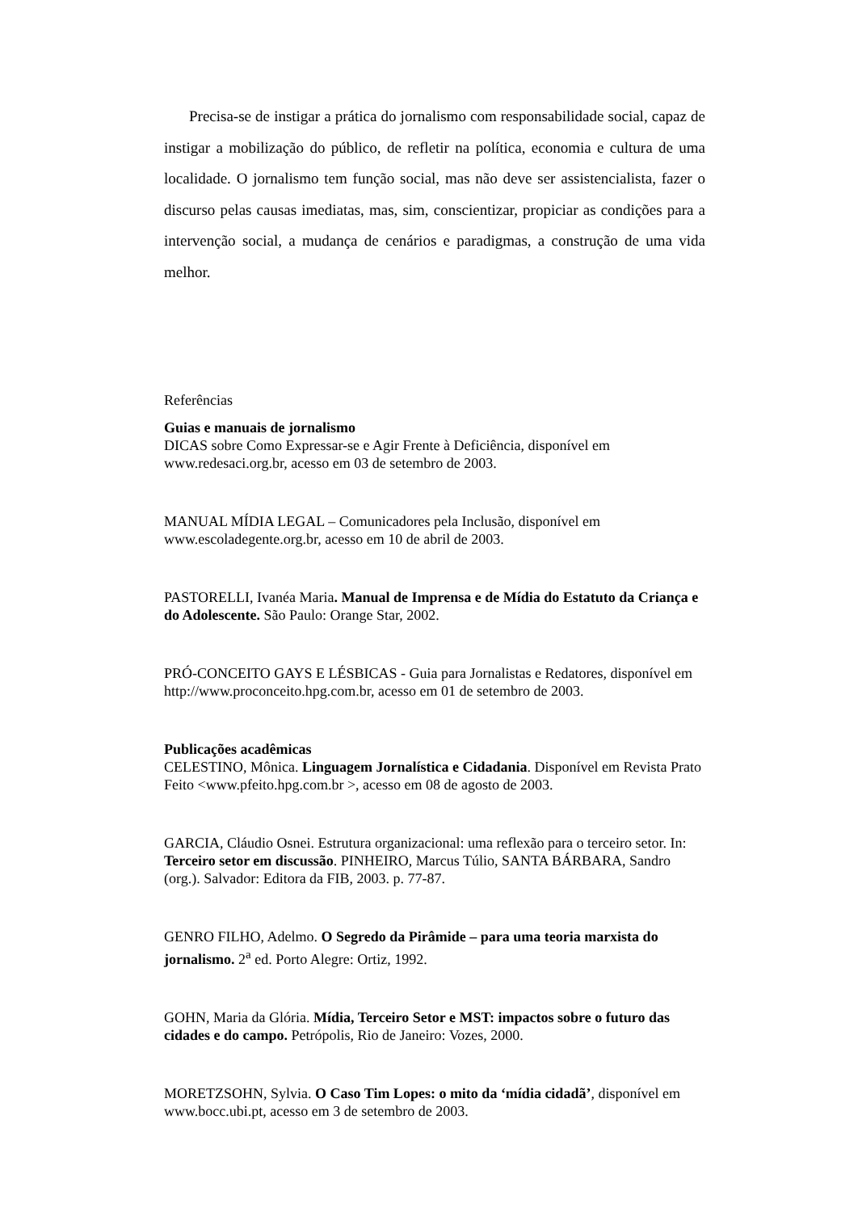Precisa-se de instigar a prática do jornalismo com responsabilidade social, capaz de instigar a mobilização do público, de refletir na política, economia e cultura de uma localidade. O jornalismo tem função social, mas não deve ser assistencialista, fazer o discurso pelas causas imediatas, mas, sim, conscientizar, propiciar as condições para a intervenção social, a mudança de cenários e paradigmas, a construção de uma vida melhor.
Referências
Guias e manuais de jornalismo
DICAS sobre Como Expressar-se e Agir Frente à Deficiência, disponível em www.redesaci.org.br, acesso em 03 de setembro de 2003.
MANUAL MÍDIA LEGAL – Comunicadores pela Inclusão, disponível em www.escoladegente.org.br, acesso em 10 de abril de 2003.
PASTORELLI, Ivanéa Maria. Manual de Imprensa e de Mídia do Estatuto da Criança e do Adolescente. São Paulo: Orange Star, 2002.
PRÓ-CONCEITO GAYS E LÉSBICAS - Guia para Jornalistas e Redatores, disponível em http://www.proconceito.hpg.com.br, acesso em 01 de setembro de 2003.
Publicações acadêmicas
CELESTINO, Mônica. Linguagem Jornalística e Cidadania. Disponível em Revista Prato Feito <www.pfeito.hpg.com.br >, acesso em 08 de agosto de 2003.
GARCIA, Cláudio Osnei. Estrutura organizacional: uma reflexão para o terceiro setor. In: Terceiro setor em discussão. PINHEIRO, Marcus Túlio, SANTA BÁRBARA, Sandro (org.). Salvador: Editora da FIB, 2003. p. 77-87.
GENRO FILHO, Adelmo. O Segredo da Pirâmide – para uma teoria marxista do jornalismo. 2<sup>a</sup> ed. Porto Alegre: Ortiz, 1992.
GOHN, Maria da Glória. Mídia, Terceiro Setor e MST: impactos sobre o futuro das cidades e do campo. Petrópolis, Rio de Janeiro: Vozes, 2000.
MORETZSOHN, Sylvia. O Caso Tim Lopes: o mito da ‘mídia cidadã’, disponível em www.bocc.ubi.pt, acesso em 3 de setembro de 2003.